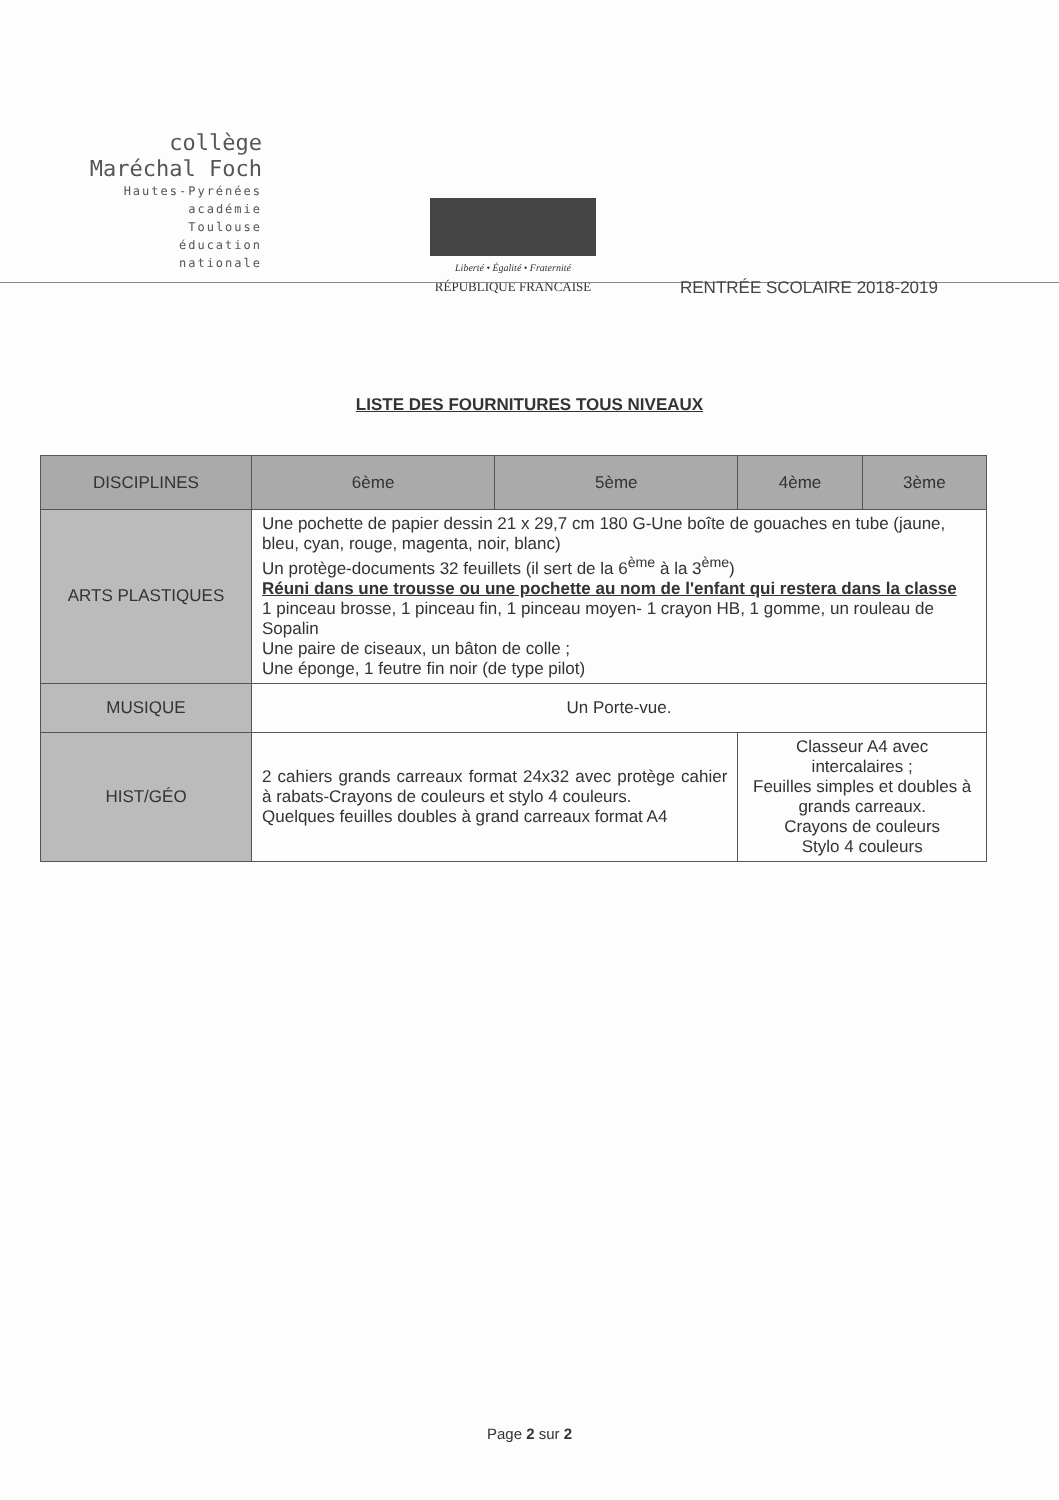collège
Maréchal Foch
Hautes-Pyrénées
académie
Toulouse
éducation
nationale
Liberté • Égalité • Fraternité
RÉPUBLIQUE FRANCAISE
RENTRÉE SCOLAIRE 2018-2019
LISTE DES FOURNITURES TOUS NIVEAUX
| DISCIPLINES | 6ème | 5ème | 4ème | 3ème |
| --- | --- | --- | --- | --- |
| ARTS PLASTIQUES | Une pochette de papier dessin 21 x 29,7 cm 180 G-Une boîte de gouaches en tube (jaune, bleu, cyan, rouge, magenta, noir, blanc) Un protège-documents 32 feuillets (il sert de la 6<sup>ème</sup> à la 3<sup>ème</sup>) Réuni dans une trousse ou une pochette au nom de l'enfant qui restera dans la classe 1 pinceau brosse, 1 pinceau fin, 1 pinceau moyen- 1 crayon HB, 1 gomme, un rouleau de Sopalin Une paire de ciseaux, un bâton de colle ; Une éponge, 1 feutre fin noir (de type pilot) | | | |
| MUSIQUE | Un Porte-vue. | | | |
| HIST/GÉO | 2 cahiers grands carreaux format 24x32 avec protège cahier à rabats-Crayons de couleurs et stylo 4 couleurs. Quelques feuilles doubles à grand carreaux format A4 | | Classeur A4 avec intercalaires ; Feuilles simples et doubles à grands carreaux. Crayons de couleurs Stylo 4 couleurs | |
Page 2 sur 2